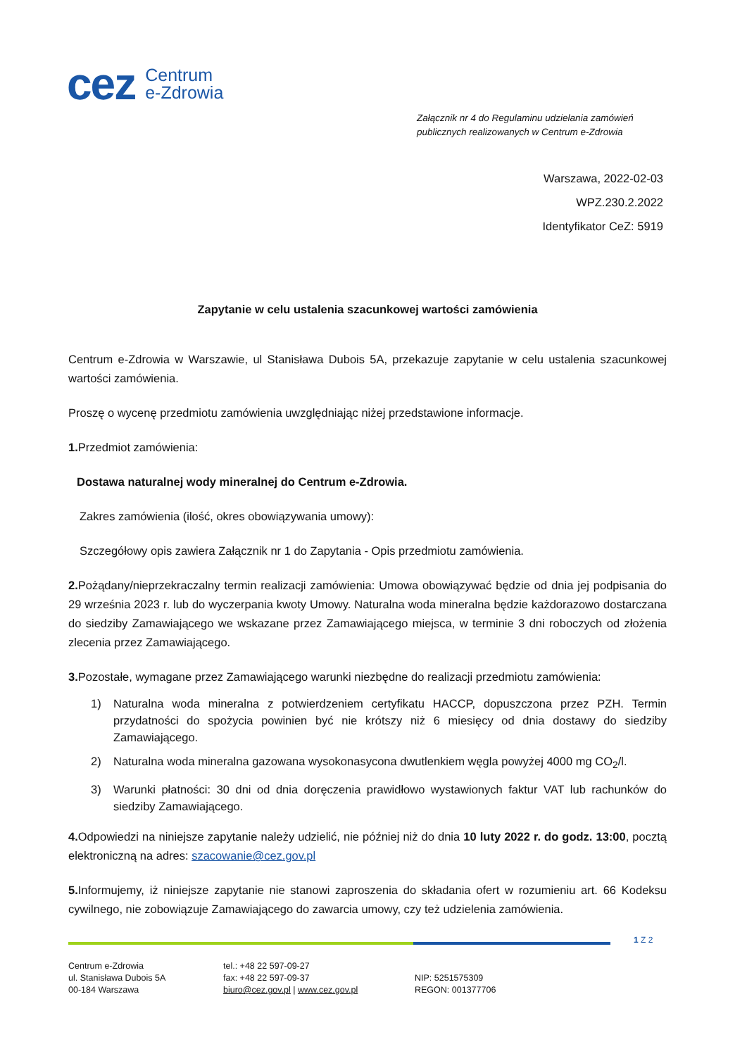cez
Centrum
e-Zdrowia
Załącznik nr 4 do Regulaminu udzielania zamówień publicznych realizowanych w Centrum e-Zdrowia
Warszawa, 2022-02-03
WPZ.230.2.2022
Identyfikator CeZ: 5919
Zapytanie w celu ustalenia szacunkowej wartości zamówienia
Centrum e-Zdrowia w Warszawie, ul Stanisława Dubois 5A, przekazuje zapytanie w celu ustalenia szacunkowej wartości zamówienia.
Proszę o wycenę przedmiotu zamówienia uwzględniając niżej przedstawione informacje.
1. Przedmiot zamówienia:
Dostawa naturalnej wody mineralnej do Centrum e-Zdrowia.
Zakres zamówienia (ilość, okres obowiązywania umowy):
Szczegółowy opis zawiera Załącznik nr 1 do Zapytania - Opis przedmiotu zamówienia.
2. Pożądany/nieprzekraczalny termin realizacji zamówienia: Umowa obowiązywać będzie od dnia jej podpisania do 29 września 2023 r. lub do wyczerpania kwoty Umowy. Naturalna woda mineralna będzie każdorazowo dostarczana do siedziby Zamawiającego we wskazane przez Zamawiającego miejsca, w terminie 3 dni roboczych od złożenia zlecenia przez Zamawiającego.
3. Pozostałe, wymagane przez Zamawiającego warunki niezbędne do realizacji przedmiotu zamówienia:
1) Naturalna woda mineralna z potwierdzeniem certyfikatu HACCP, dopuszczona przez PZH. Termin przydatności do spożycia powinien być nie krótszy niż 6 miesięcy od dnia dostawy do siedziby Zamawiającego.
2) Naturalna woda mineralna gazowana wysokonasycona dwutlenkiem węgla powyżej 4000 mg CO<sub>2</sub>/l.
3) Warunki płatności: 30 dni od dnia doręczenia prawidłowo wystawionych faktur VAT lub rachunków do siedziby Zamawiającego.
4. Odpowiedzi na niniejsze zapytanie należy udzielić, nie później niż do dnia 10 luty 2022 r. do godz. 13:00, pocztą elektroniczną na adres: szacowanie@cez.gov.pl
5. Informujemy, iż niniejsze zapytanie nie stanowi zaproszenia do składania ofert w rozumieniu art. 66 Kodeksu cywilnego, nie zobowiązuje Zamawiającego do zawarcia umowy, czy też udzielenia zamówienia.
1 Z 2
Centrum e-Zdrowia
ul. Stanisława Dubois 5A
00-184 Warszawa
tel.: +48 22 597-09-27
fax: +48 22 597-09-37
biuro@cez.gov.pl | www.cez.gov.pl
NIP: 5251575309
REGON: 001377706